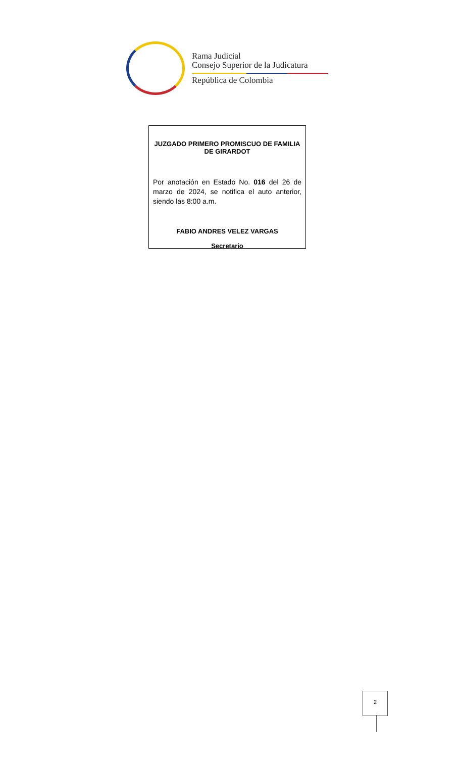Rama Judicial
Consejo Superior de la Judicatura
República de Colombia
JUZGADO PRIMERO PROMISCUO DE FAMILIA DE GIRARDOT
Por anotación en Estado No. 016 del 26 de marzo de 2024, se notifica el auto anterior, siendo las 8:00 a.m.
FABIO ANDRES VELEZ VARGAS
Secretario
2